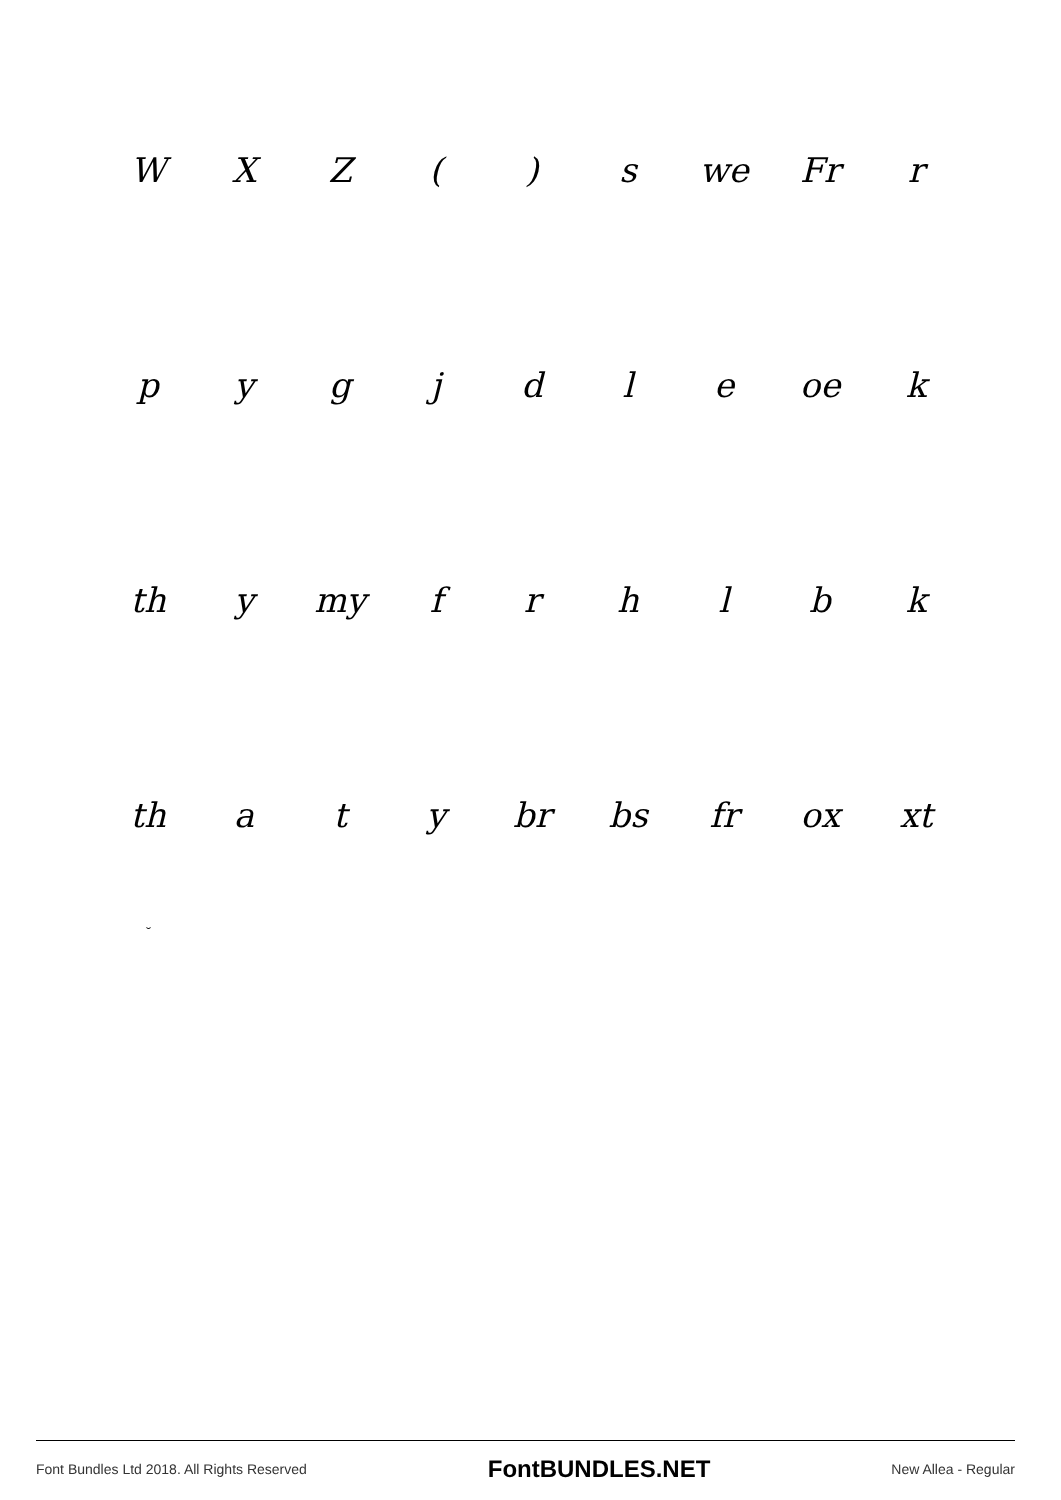| W | X | Z | ( | ) | s | we | Fr | r |
| p | y | g | j | d | l | e | oe | k |
| th | y | my | f | r | h | l | b | k |
| th | a | t | y | br | bs | fr | ox | xt |
˘
Font Bundles Ltd 2018. All Rights Reserved FontBUNDLES.NET New Allea - Regular